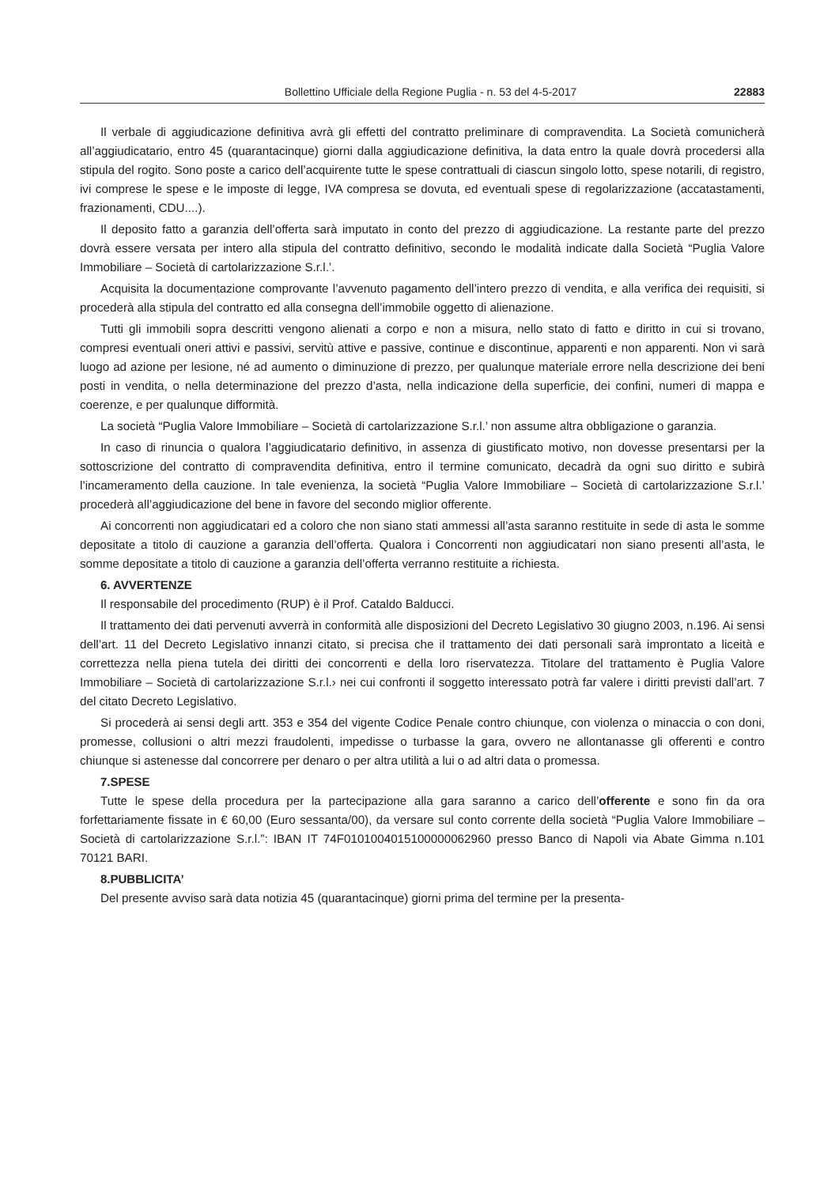Bollettino Ufficiale della Regione Puglia - n. 53 del 4-5-2017 22883
Il verbale di aggiudicazione definitiva avrà gli effetti del contratto preliminare di compravendita. La Società comunicherà all’aggiudicatario, entro 45 (quarantacinque) giorni dalla aggiudicazione definitiva, la data entro la quale dovrà procedersi alla stipula del rogito. Sono poste a carico dell’acquirente tutte le spese contrattuali di ciascun singolo lotto, spese notarili, di registro, ivi comprese le spese e le imposte di legge, IVA compresa se dovuta, ed eventuali spese di regolarizzazione (accatastamenti, frazionamenti, CDU....).
Il deposito fatto a garanzia dell’offerta sarà imputato in conto del prezzo di aggiudicazione. La restante parte del prezzo dovrà essere versata per intero alla stipula del contratto definitivo, secondo le modalità indicate dalla Società “Puglia Valore Immobiliare – Società di cartolarizzazione S.r.l.’.
Acquisita la documentazione comprovante l’avvenuto pagamento dell’intero prezzo di vendita, e alla verifica dei requisiti, si procederà alla stipula del contratto ed alla consegna dell’immobile oggetto di alienazione.
Tutti gli immobili sopra descritti vengono alienati a corpo e non a misura, nello stato di fatto e diritto in cui si trovano, compresi eventuali oneri attivi e passivi, servitù attive e passive, continue e discontinue, apparenti e non apparenti. Non vi sarà luogo ad azione per lesione, né ad aumento o diminuzione di prezzo, per qualunque materiale errore nella descrizione dei beni posti in vendita, o nella determinazione del prezzo d’asta, nella indicazione della superficie, dei confini, numeri di mappa e coerenze, e per qualunque difformità.
La società “Puglia Valore Immobiliare – Società di cartolarizzazione S.r.l.’ non assume altra obbligazione o garanzia.
In caso di rinuncia o qualora l’aggiudicatario definitivo, in assenza di giustificato motivo, non dovesse presentarsi per la sottoscrizione del contratto di compravendita definitiva, entro il termine comunicato, decadrà da ogni suo diritto e subirà l’incameramento della cauzione. In tale evenienza, la società “Puglia Valore Immobiliare – Società di cartolarizzazione S.r.l.’ procederà all’aggiudicazione del bene in favore del secondo miglior offerente.
Ai concorrenti non aggiudicatari ed a coloro che non siano stati ammessi all’asta saranno restituite in sede di asta le somme depositate a titolo di cauzione a garanzia dell’offerta. Qualora i Concorrenti non aggiudicatari non siano presenti all’asta, le somme depositate a titolo di cauzione a garanzia dell’offerta verranno restituite a richiesta.
6. AVVERTENZE
Il responsabile del procedimento (RUP) è il Prof. Cataldo Balducci.
Il trattamento dei dati pervenuti avverrà in conformità alle disposizioni del Decreto Legislativo 30 giugno 2003, n.196. Ai sensi dell’art. 11 del Decreto Legislativo innanzi citato, si precisa che il trattamento dei dati personali sarà improntato a liceità e correttezza nella piena tutela dei diritti dei concorrenti e della loro riservatezza. Titolare del trattamento è Puglia Valore Immobiliare – Società di cartolarizzazione S.r.l.› nei cui confronti il soggetto interessato potrà far valere i diritti previsti dall’art. 7 del citato Decreto Legislativo.
Si procederà ai sensi degli artt. 353 e 354 del vigente Codice Penale contro chiunque, con violenza o minaccia o con doni, promesse, collusioni o altri mezzi fraudolenti, impedisse o turbasse la gara, ovvero ne allontanasse gli offerenti e contro chiunque si astenesse dal concorrere per denaro o per altra utilità a lui o ad altri data o promessa.
7.SPESE
Tutte le spese della procedura per la partecipazione alla gara saranno a carico dell’offerente e sono fin da ora forfettariamente fissate in € 60,00 (Euro sessanta/00), da versare sul conto corrente della società “Puglia Valore Immobiliare – Società di cartolarizzazione S.r.l.”: IBAN IT 74F0101004015100000062960 presso Banco di Napoli via Abate Gimma n.101 70121 BARI.
8.PUBBLICITA’
Del presente avviso sarà data notizia 45 (quarantacinque) giorni prima del termine per la presenta-